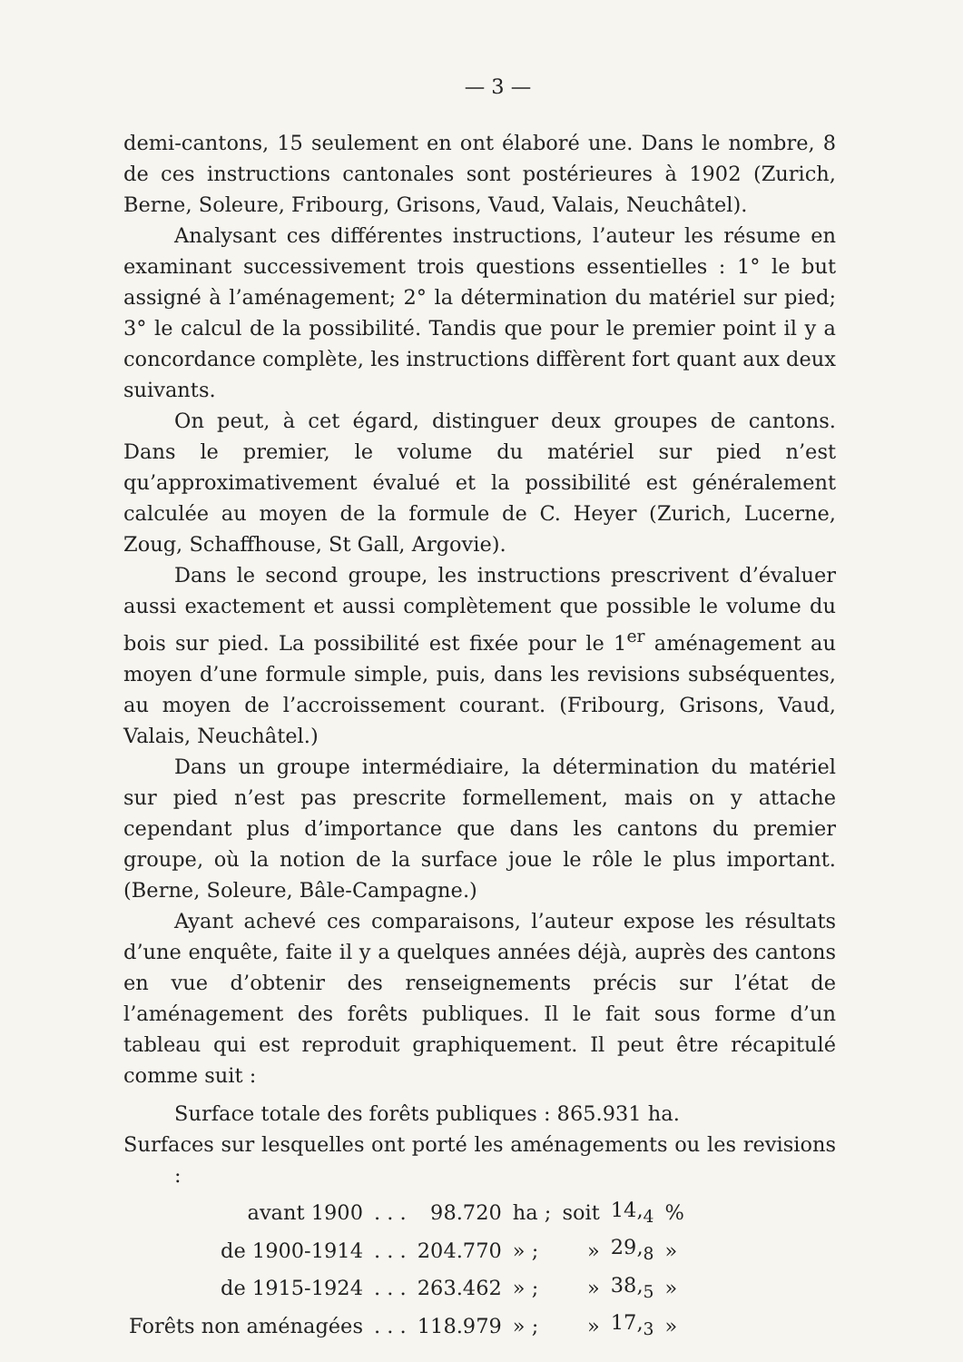— 3 —
demi-cantons, 15 seulement en ont élaboré une. Dans le nombre, 8 de ces instructions cantonales sont postérieures à 1902 (Zurich, Berne, Soleure, Fribourg, Grisons, Vaud, Valais, Neuchâtel).
Analysant ces différentes instructions, l’auteur les résume en examinant successivement trois questions essentielles : 1° le but assigné à l’aménagement; 2° la détermination du matériel sur pied; 3° le calcul de la possibilité. Tandis que pour le premier point il y a concordance complète, les instructions diffèrent fort quant aux deux suivants.
On peut, à cet égard, distinguer deux groupes de cantons. Dans le premier, le volume du matériel sur pied n’est qu’approximativement évalué et la possibilité est généralement calculée au moyen de la formule de C. Heyer (Zurich, Lucerne, Zoug, Schaffhouse, St Gall, Argovie).
Dans le second groupe, les instructions prescrivent d’évaluer aussi exactement et aussi complètement que possible le volume du bois sur pied. La possibilité est fixée pour le 1<sup>er</sup> aménagement au moyen d’une formule simple, puis, dans les revisions subséquentes, au moyen de l’accroissement courant. (Fribourg, Grisons, Vaud, Valais, Neuchâtel.)
Dans un groupe intermédiaire, la détermination du matériel sur pied n’est pas prescrite formellement, mais on y attache cependant plus d’importance que dans les cantons du premier groupe, où la notion de la surface joue le rôle le plus important. (Berne, Soleure, Bâle-Campagne.)
Ayant achevé ces comparaisons, l’auteur expose les résultats d’une enquête, faite il y a quelques années déjà, auprès des cantons en vue d’obtenir des renseignements précis sur l’état de l’aménagement des forêts publiques. Il le fait sous forme d’un tableau qui est reproduit graphiquement. Il peut être récapitulé comme suit :
Surface totale des forêts publiques : 865.931 ha.
Surfaces sur lesquelles ont porté les aménagements ou les revisions :
| avant 1900 | . . . | 98.720 | ha ; | soit | 14,<sub>4</sub> | % |
| de 1900-1914 | . . . | 204.770 | » ; | » | 29,<sub>8</sub> | » |
| de 1915-1924 | . . . | 263.462 | » ; | » | 38,<sub>5</sub> | » |
| Forêts non aménagées | . . . | 118.979 | » ; | » | 17,<sub>3</sub> | » |